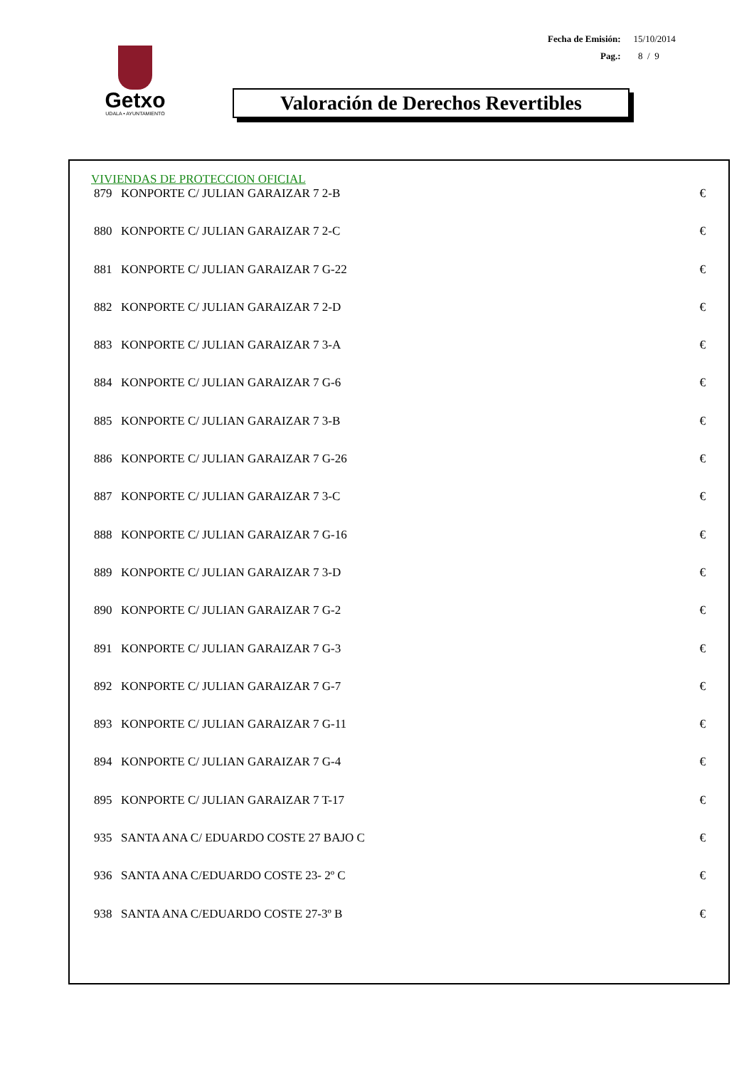| Fecha de Emisión: | 15/10/2014 |
| Pag.: | 8 / 9 |
Getxo
UDALA • AYUNTAMIENTO
Valoración de Derechos Revertibles
VIVIENDAS DE PROTECCION OFICIAL
| 879 | KONPORTE C/ JULIAN GARAIZAR 7 2-B | € |
| 880 | KONPORTE C/ JULIAN GARAIZAR 7 2-C | € |
| 881 | KONPORTE C/ JULIAN GARAIZAR 7 G-22 | € |
| 882 | KONPORTE C/ JULIAN GARAIZAR 7 2-D | € |
| 883 | KONPORTE C/ JULIAN GARAIZAR 7 3-A | € |
| 884 | KONPORTE C/ JULIAN GARAIZAR 7 G-6 | € |
| 885 | KONPORTE C/ JULIAN GARAIZAR 7 3-B | € |
| 886 | KONPORTE C/ JULIAN GARAIZAR 7 G-26 | € |
| 887 | KONPORTE C/ JULIAN GARAIZAR 7 3-C | € |
| 888 | KONPORTE C/ JULIAN GARAIZAR 7 G-16 | € |
| 889 | KONPORTE C/ JULIAN GARAIZAR 7 3-D | € |
| 890 | KONPORTE C/ JULIAN GARAIZAR 7 G-2 | € |
| 891 | KONPORTE C/ JULIAN GARAIZAR 7 G-3 | € |
| 892 | KONPORTE C/ JULIAN GARAIZAR 7 G-7 | € |
| 893 | KONPORTE C/ JULIAN GARAIZAR 7 G-11 | € |
| 894 | KONPORTE C/ JULIAN GARAIZAR 7 G-4 | € |
| 895 | KONPORTE C/ JULIAN GARAIZAR 7 T-17 | € |
| 935 | SANTA ANA C/ EDUARDO COSTE 27 BAJO C | € |
| 936 | SANTA ANA C/EDUARDO COSTE 23- 2º C | € |
| 938 | SANTA ANA C/EDUARDO COSTE 27-3º B | € |